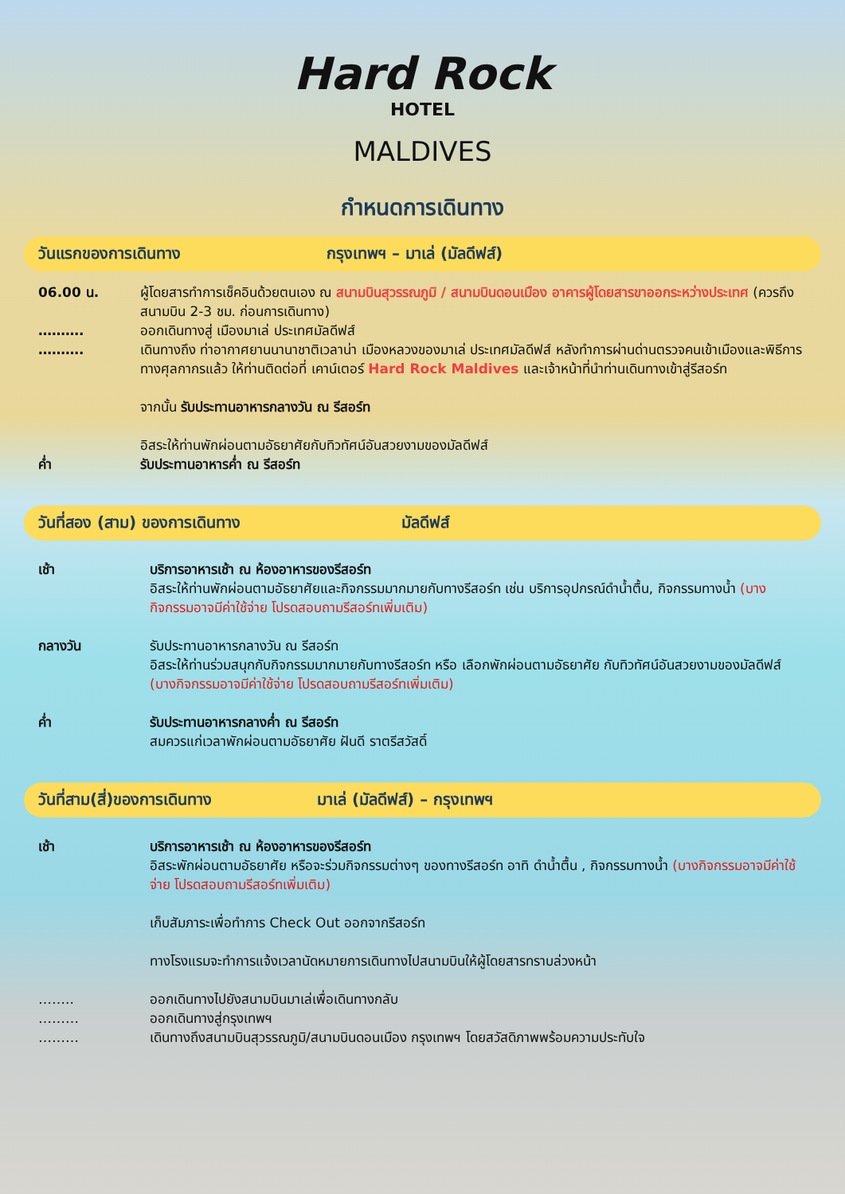Hard Rock
HOTEL
MALDIVES
กำหนดการเดินทาง
วันแรกของการเดินทาง กรุงเทพฯ – มาเล่ (มัลดีฟส์)
06.00 น. ผู้โดยสารทำการเช็คอินด้วยตนเอง ณ สนามบินสุวรรณภูมิ / สนามบินดอนเมือง อาคารผู้โดยสารขาออกระหว่างประเทศ (ควรถึงสนามบิน 2-3 ชม. ก่อนการเดินทาง)
………. ออกเดินทางสู่ เมืองมาเล่ ประเทศมัลดีฟส์
………. เดินทางถึง ท่าอากาศยานนานาชาติเวลาน่า เมืองหลวงของมาเล่ ประเทศมัลดีฟส์ หลังทำการผ่านด่านตรวจคนเข้าเมืองและพิธีการทางศุลกากรแล้ว ให้ท่านติดต่อที่ เคาน์เตอร์ Hard Rock Maldives และเจ้าหน้าที่นำท่านเดินทางเข้าสู่รีสอร์ท
จากนั้น รับประทานอาหารกลางวัน ณ รีสอร์ท
อิสระให้ท่านพักผ่อนตามอัธยาศัยกับทิวทัศน์อันสวยงามของมัลดีฟส์
ค่ำ รับประทานอาหารค่ำ ณ รีสอร์ท
วันที่สอง (สาม) ของการเดินทาง มัลดีฟส์
เช้า บริการอาหารเช้า ณ ห้องอาหารของรีสอร์ท
อิสระให้ท่านพักผ่อนตามอัธยาศัยและกิจกรรมมากมายกับทางรีสอร์ท เช่น บริการอุปกรณ์ดำน้ำตื้น, กิจกรรมทางน้ำ (บางกิจกรรมอาจมีค่าใช้จ่าย โปรดสอบถามรีสอร์ทเพิ่มเติม)
กลางวัน รับประทานอาหารกลางวัน ณ รีสอร์ท
อิสระให้ท่านร่วมสนุกกับกิจกรรมมากมายกับทางรีสอร์ท หรือ เลือกพักผ่อนตามอัธยาศัย กับทิวทัศน์อันสวยงามของมัลดีฟส์ (บางกิจกรรมอาจมีค่าใช้จ่าย โปรดสอบถามรีสอร์ทเพิ่มเติม)
ค่ำ รับประทานอาหารกลางค่ำ ณ รีสอร์ท
สมควรแก่เวลาพักผ่อนตามอัธยาศัย ฝันดี ราตรีสวัสดิ์
วันที่สาม(สี่)ของการเดินทาง มาเล่ (มัลดีฟส์) – กรุงเทพฯ
เช้า บริการอาหารเช้า ณ ห้องอาหารของรีสอร์ท
อิสระพักผ่อนตามอัธยาศัย หรือจะร่วมกิจกรรมต่างๆ ของทางรีสอร์ท อาทิ ดำน้ำตื้น , กิจกรรมทางน้ำ (บางกิจกรรมอาจมีค่าใช้จ่าย โปรดสอบถามรีสอร์ทเพิ่มเติม)
เก็บสัมภาระเพื่อทำการ Check Out ออกจากรีสอร์ท
ทางโรงแรมจะทำการแจ้งเวลานัดหมายการเดินทางไปสนามบินให้ผู้โดยสารทราบล่วงหน้า
…….. ออกเดินทางไปยังสนามบินมาเล่เพื่อเดินทางกลับ
……… ออกเดินทางสู่กรุงเทพฯ
……… เดินทางถึงสนามบินสุวรรณภูมิ/สนามบินดอนเมือง กรุงเทพฯ โดยสวัสดิภาพพร้อมความประทับใจ